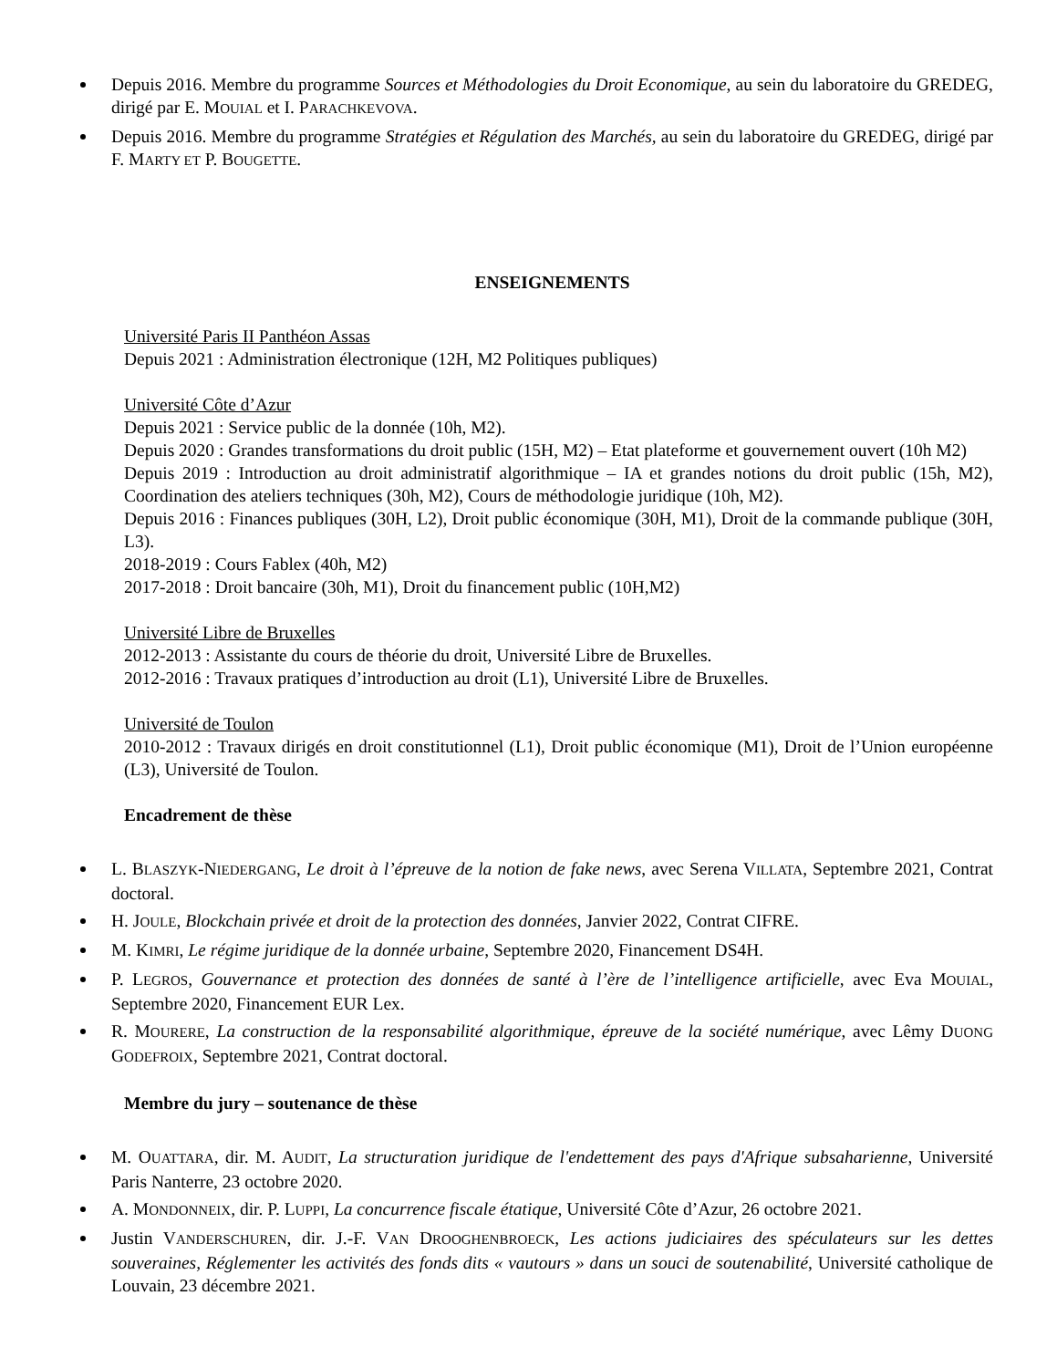Depuis 2016. Membre du programme Sources et Méthodologies du Droit Economique, au sein du laboratoire du GREDEG, dirigé par E. MOUIAL et I. PARACHKEVOVA.
Depuis 2016. Membre du programme Stratégies et Régulation des Marchés, au sein du laboratoire du GREDEG, dirigé par F. MARTY ET P. BOUGETTE.
ENSEIGNEMENTS
Université Paris II Panthéon Assas
Depuis 2021 : Administration électronique (12H, M2 Politiques publiques)
Université Côte d’Azur
Depuis 2021 : Service public de la donnée (10h, M2).
Depuis 2020 : Grandes transformations du droit public (15H, M2) – Etat plateforme et gouvernement ouvert (10h M2)
Depuis 2019 : Introduction au droit administratif algorithmique – IA et grandes notions du droit public (15h, M2), Coordination des ateliers techniques (30h, M2), Cours de méthodologie juridique (10h, M2).
Depuis 2016 : Finances publiques (30H, L2), Droit public économique (30H, M1), Droit de la commande publique (30H, L3).
2018-2019 : Cours Fablex (40h, M2)
2017-2018 : Droit bancaire (30h, M1), Droit du financement public (10H,M2)
Université Libre de Bruxelles
2012-2013 : Assistante du cours de théorie du droit, Université Libre de Bruxelles.
2012-2016 : Travaux pratiques d’introduction au droit (L1), Université Libre de Bruxelles.
Université de Toulon
2010-2012 : Travaux dirigés en droit constitutionnel (L1), Droit public économique (M1), Droit de l’Union européenne (L3), Université de Toulon.
Encadrement de thèse
L. BLASZYK-NIEDERGANG, Le droit à l’épreuve de la notion de fake news, avec Serena VILLATA, Septembre 2021, Contrat doctoral.
H. JOULE, Blockchain privée et droit de la protection des données, Janvier 2022, Contrat CIFRE.
M. KIMRI, Le régime juridique de la donnée urbaine, Septembre 2020, Financement DS4H.
P. LEGROS, Gouvernance et protection des données de santé à l’ère de l’intelligence artificielle, avec Eva MOUIAL, Septembre 2020, Financement EUR Lex.
R. MOURERE, La construction de la responsabilité algorithmique, épreuve de la société numérique, avec Lêmy DUONG GODEFROIX, Septembre 2021, Contrat doctoral.
Membre du jury – soutenance de thèse
M. OUATTARA, dir. M. AUDIT, La structuration juridique de l'endettement des pays d'Afrique subsaharienne, Université Paris Nanterre, 23 octobre 2020.
A. MONDONNEIX, dir. P. LUPPI, La concurrence fiscale étatique, Université Côte d’Azur, 26 octobre 2021.
Justin VANDERSCHUREN, dir. J.-F. VAN DROOGHENBROECK, Les actions judiciaires des spéculateurs sur les dettes souveraines, Réglementer les activités des fonds dits « vautours » dans un souci de soutenabilité, Université catholique de Louvain, 23 décembre 2021.